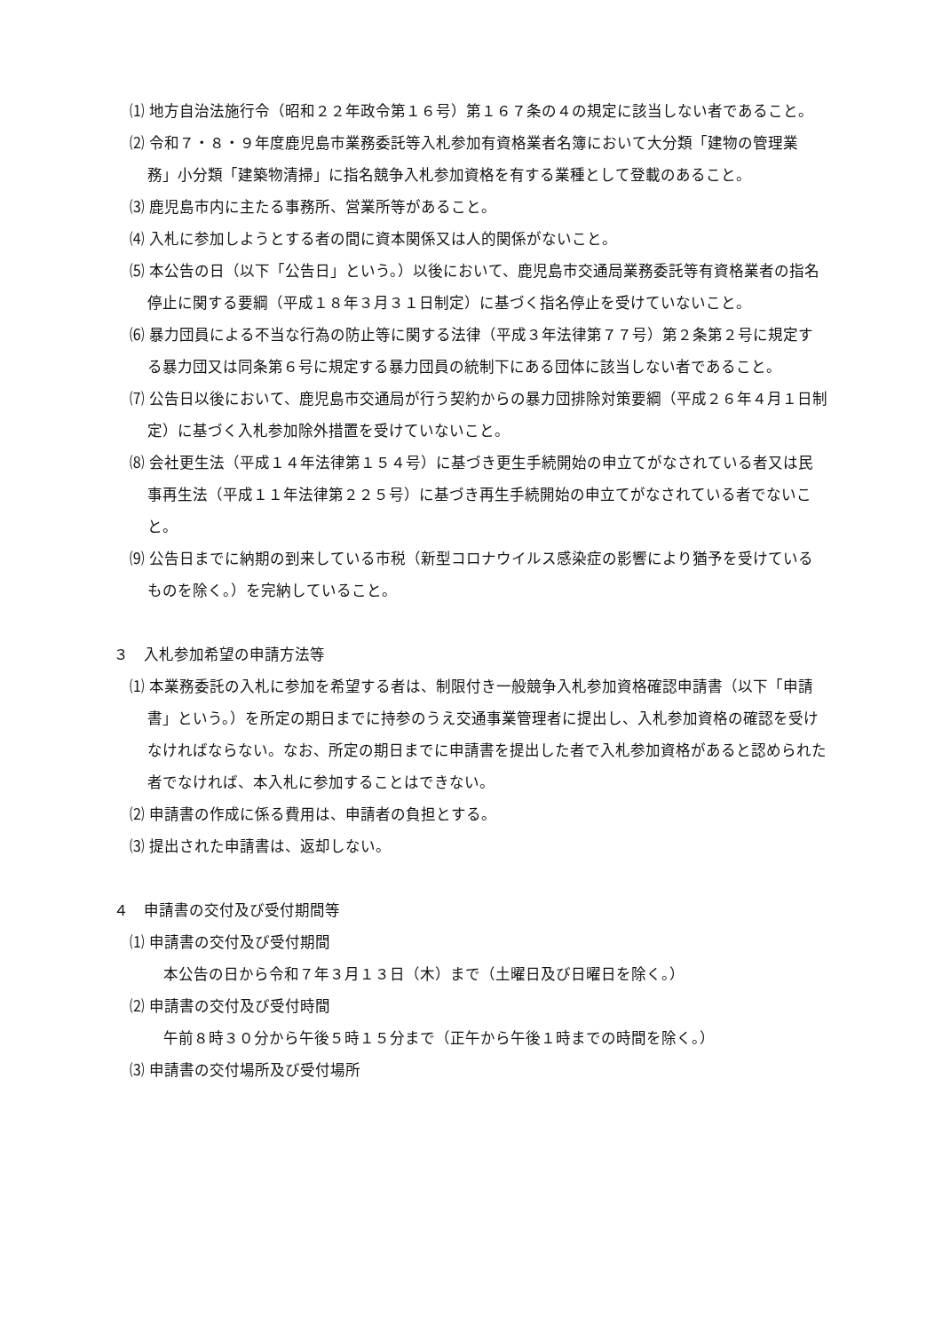⑴ 地方自治法施行令（昭和２２年政令第１６号）第１６７条の４の規定に該当しない者であること。
⑵ 令和７・８・９年度鹿児島市業務委託等入札参加有資格業者名簿において大分類「建物の管理業務」小分類「建築物清掃」に指名競争入札参加資格を有する業種として登載のあること。
⑶ 鹿児島市内に主たる事務所、営業所等があること。
⑷ 入札に参加しようとする者の間に資本関係又は人的関係がないこと。
⑸ 本公告の日（以下「公告日」という。）以後において、鹿児島市交通局業務委託等有資格業者の指名停止に関する要綱（平成１８年３月３１日制定）に基づく指名停止を受けていないこと。
⑹ 暴力団員による不当な行為の防止等に関する法律（平成３年法律第７７号）第２条第２号に規定する暴力団又は同条第６号に規定する暴力団員の統制下にある団体に該当しない者であること。
⑺ 公告日以後において、鹿児島市交通局が行う契約からの暴力団排除対策要綱（平成２６年４月１日制定）に基づく入札参加除外措置を受けていないこと。
⑻ 会社更生法（平成１４年法律第１５４号）に基づき更生手続開始の申立てがなされている者又は民事再生法（平成１１年法律第２２５号）に基づき再生手続開始の申立てがなされている者でないこと。
⑼ 公告日までに納期の到来している市税（新型コロナウイルス感染症の影響により猶予を受けているものを除く。）を完納していること。
３　入札参加希望の申請方法等
⑴ 本業務委託の入札に参加を希望する者は、制限付き一般競争入札参加資格確認申請書（以下「申請書」という。）を所定の期日までに持参のうえ交通事業管理者に提出し、入札参加資格の確認を受けなければならない。なお、所定の期日までに申請書を提出した者で入札参加資格があると認められた者でなければ、本入札に参加することはできない。
⑵ 申請書の作成に係る費用は、申請者の負担とする。
⑶ 提出された申請書は、返却しない。
４　申請書の交付及び受付期間等
⑴ 申請書の交付及び受付期間
本公告の日から令和７年３月１３日（木）まで（土曜日及び日曜日を除く。）
⑵ 申請書の交付及び受付時間
午前８時３０分から午後５時１５分まで（正午から午後１時までの時間を除く。）
⑶ 申請書の交付場所及び受付場所